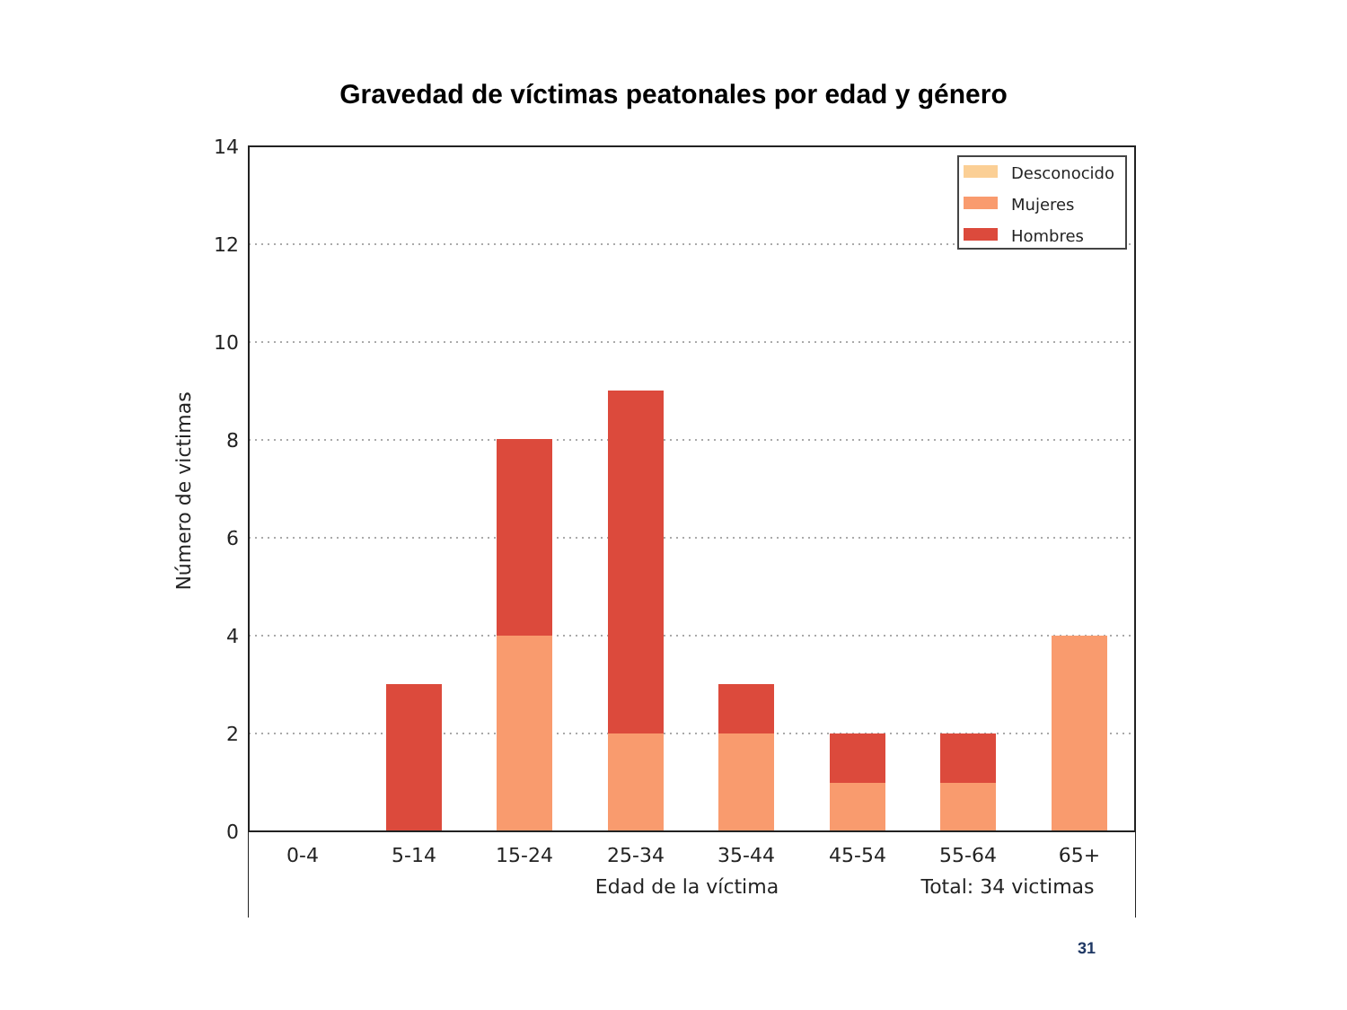Gravedad de víctimas peatonales por edad y género
14
12
10
8
6
4
2
0
0-4
5-14
15-24
25-34
35-44
45-54
55-64
65+
Edad de la víctima
Total: 34 victimas
Número de victimas
Desconocido
Mujeres
Hombres
31